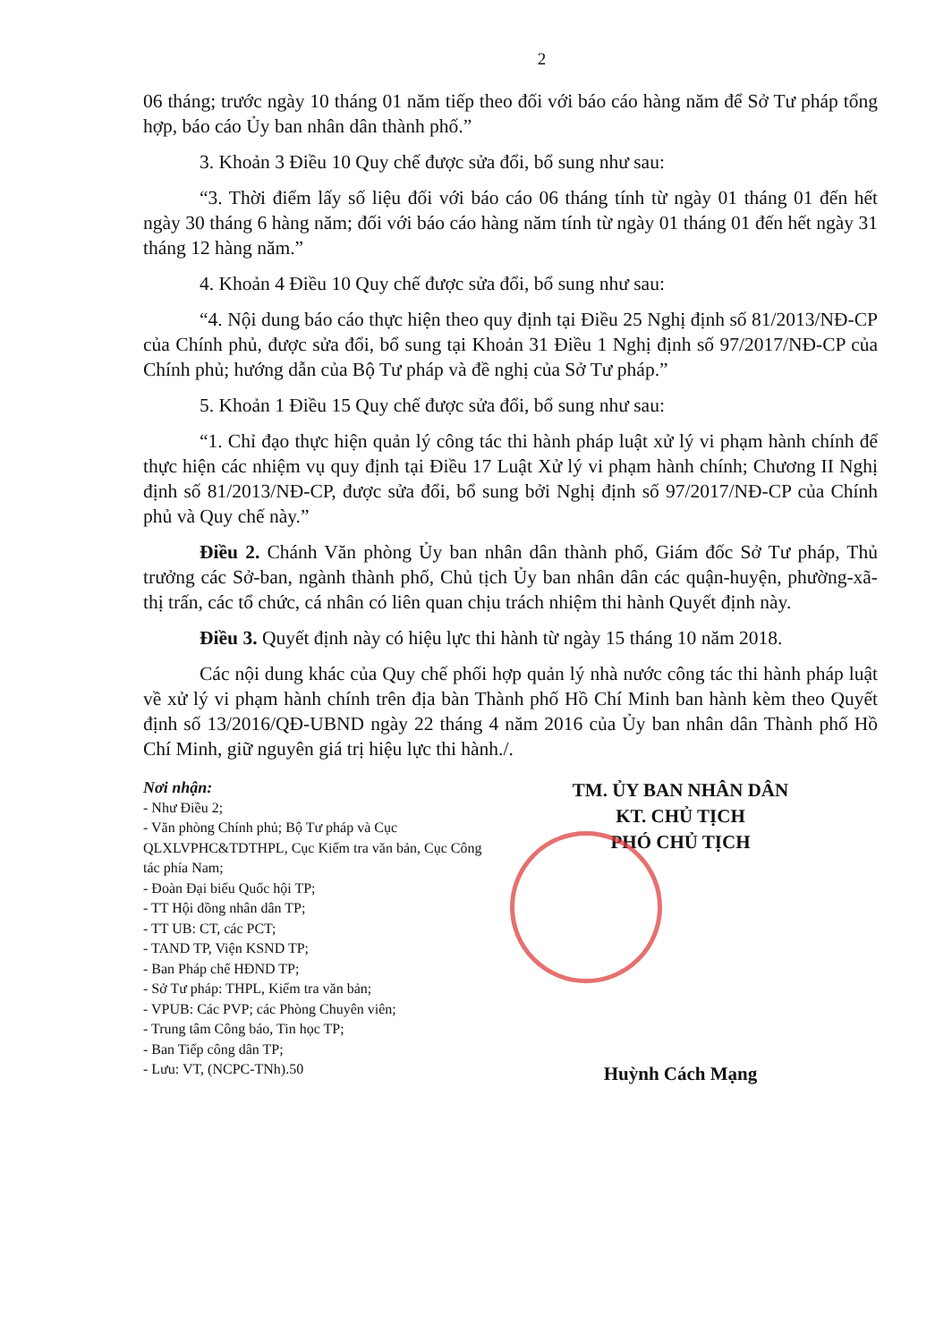2
06 tháng; trước ngày 10 tháng 01 năm tiếp theo đối với báo cáo hàng năm để Sở Tư pháp tổng hợp, báo cáo Ủy ban nhân dân thành phố.”
3. Khoản 3 Điều 10 Quy chế được sửa đổi, bổ sung như sau:
“3. Thời điểm lấy số liệu đối với báo cáo 06 tháng tính từ ngày 01 tháng 01 đến hết ngày 30 tháng 6 hàng năm; đối với báo cáo hàng năm tính từ ngày 01 tháng 01 đến hết ngày 31 tháng 12 hàng năm.”
4. Khoản 4 Điều 10 Quy chế được sửa đổi, bổ sung như sau:
“4. Nội dung báo cáo thực hiện theo quy định tại Điều 25 Nghị định số 81/2013/NĐ-CP của Chính phủ, được sửa đổi, bổ sung tại Khoản 31 Điều 1 Nghị định số 97/2017/NĐ-CP của Chính phủ; hướng dẫn của Bộ Tư pháp và đề nghị của Sở Tư pháp.”
5. Khoản 1 Điều 15 Quy chế được sửa đổi, bổ sung như sau:
“1. Chỉ đạo thực hiện quản lý công tác thi hành pháp luật xử lý vi phạm hành chính để thực hiện các nhiệm vụ quy định tại Điều 17 Luật Xử lý vi phạm hành chính; Chương II Nghị định số 81/2013/NĐ-CP, được sửa đổi, bổ sung bởi Nghị định số 97/2017/NĐ-CP của Chính phủ và Quy chế này.”
Điều 2. Chánh Văn phòng Ủy ban nhân dân thành phố, Giám đốc Sở Tư pháp, Thủ trưởng các Sở-ban, ngành thành phố, Chủ tịch Ủy ban nhân dân các quận-huyện, phường-xã-thị trấn, các tổ chức, cá nhân có liên quan chịu trách nhiệm thi hành Quyết định này.
Điều 3. Quyết định này có hiệu lực thi hành từ ngày 15 tháng 10 năm 2018.
Các nội dung khác của Quy chế phối hợp quản lý nhà nước công tác thi hành pháp luật về xử lý vi phạm hành chính trên địa bàn Thành phố Hồ Chí Minh ban hành kèm theo Quyết định số 13/2016/QĐ-UBND ngày 22 tháng 4 năm 2016 của Ủy ban nhân dân Thành phố Hồ Chí Minh, giữ nguyên giá trị hiệu lực thi hành./.
Nơi nhận:
- Như Điều 2;
- Văn phòng Chính phủ; Bộ Tư pháp và Cục QLXLVPHC&TDTHPL, Cục Kiểm tra văn bản, Cục Công tác phía Nam;
- Đoàn Đại biểu Quốc hội TP;
- TT Hội đồng nhân dân TP;
- TT UB: CT, các PCT;
- TAND TP, Viện KSND TP;
- Ban Pháp chế HĐND TP;
- Sở Tư pháp: THPL, Kiểm tra văn bản;
- VPUB: Các PVP; các Phòng Chuyên viên;
- Trung tâm Công báo, Tin học TP;
- Ban Tiếp công dân TP;
- Lưu: VT, (NCPC-TNh).50
TM. ỦY BAN NHÂN DÂN
KT. CHỦ TỊCH
PHÓ CHỦ TỊCH
Huỳnh Cách Mạng